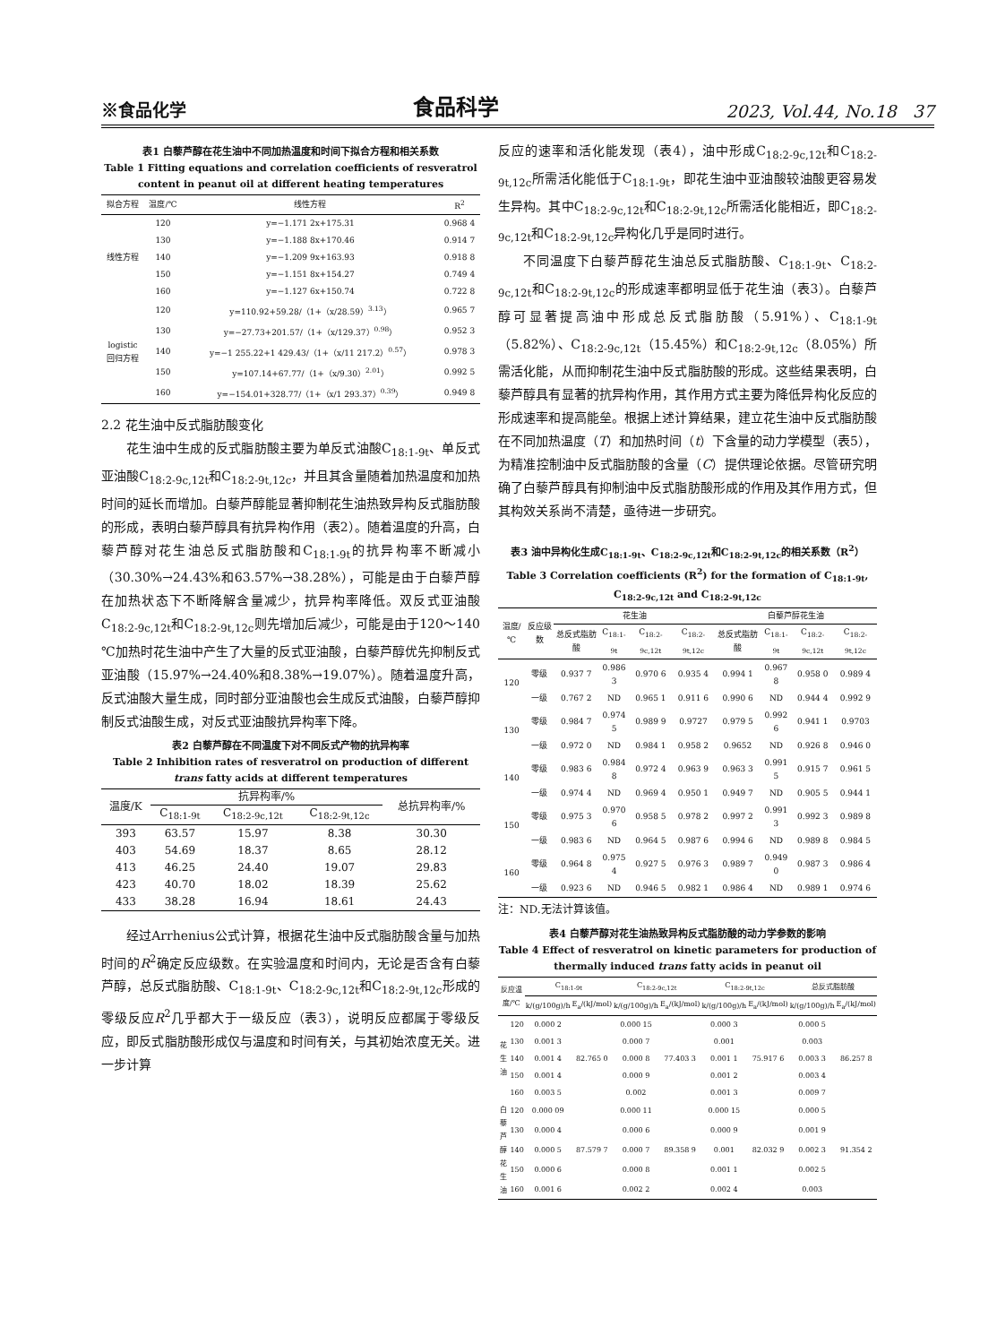※食品化学 食品科学 2023, Vol.44, No.18 37
表1 白藜芦醇在花生油中不同加热温度和时间下拟合方程和相关系数
Table 1 Fitting equations and correlation coefficients of resveratrol content in peanut oil at different heating temperatures
| 拟合方程 | 温度/℃ | 线性方程 | R<sup>2</sup> |
| --- | --- | --- | --- |
| 线性方程 | 120 | y=−1.171 2x+175.31 | 0.968 4 |
| | 130 | y=−1.188 8x+170.46 | 0.914 7 |
| | 140 | y=−1.209 9x+163.93 | 0.918 8 |
| | 150 | y=−1.151 8x+154.27 | 0.749 4 |
| | 160 | y=−1.127 6x+150.74 | 0.722 8 |
| logistic 回归方程 | 120 | y=110.92+59.28/（1+（x/28.59）<sup>3.13</sup>） | 0.965 7 |
| | 130 | y=−27.73+201.57/（1+（x/129.37）<sup>0.98</sup>） | 0.952 3 |
| | 140 | y=−1 255.22+1 429.43/（1+（x/11 217.2）<sup>0.57</sup>） | 0.978 3 |
| | 150 | y=107.14+67.77/（1+（x/9.30）<sup>2.01</sup>） | 0.992 5 |
| | 160 | y=−154.01+328.77/（1+（x/1 293.37）<sup>0.39</sup>） | 0.949 8 |
2.2 花生油中反式脂肪酸变化
花生油中生成的反式脂肪酸主要为单反式油酸C<sub>18:1-9t</sub>、单反式亚油酸C<sub>18:2-9c,12t</sub>和C<sub>18:2-9t,12c</sub>，并且其含量随着加热温度和加热时间的延长而增加。白藜芦醇能显著抑制花生油热致异构反式脂肪酸的形成，表明白藜芦醇具有抗异构作用（表2）。随着温度的升高，白藜芦醇对花生油总反式脂肪酸和C<sub>18:1-9t</sub>的抗异构率不断减小（30.30%→24.43%和63.57%→38.28%），可能是由于白藜芦醇在加热状态下不断降解含量减少，抗异构率降低。双反式亚油酸C<sub>18:2-9c,12t</sub>和C<sub>18:2-9t,12c</sub>则先增加后减少，可能是由于120～140 ℃加热时花生油中产生了大量的反式亚油酸，白藜芦醇优先抑制反式亚油酸（15.97%→24.40%和8.38%→19.07%）。随着温度升高，反式油酸大量生成，同时部分亚油酸也会生成反式油酸，白藜芦醇抑制反式油酸生成，对反式亚油酸抗异构率下降。
表2 白藜芦醇在不同温度下对不同反式产物的抗异构率
Table 2 Inhibition rates of resveratrol on production of different trans fatty acids at different temperatures
| 温度/K | 抗异构率/% | | | 总抗异构率/% |
| --- | --- | --- | --- | --- |
| | C<sub>18:1-9t</sub> | C<sub>18:2-9c,12t</sub> | C<sub>18:2-9t,12c</sub> | |
| 393 | 63.57 | 15.97 | 8.38 | 30.30 |
| 403 | 54.69 | 18.37 | 8.65 | 28.12 |
| 413 | 46.25 | 24.40 | 19.07 | 29.83 |
| 423 | 40.70 | 18.02 | 18.39 | 25.62 |
| 433 | 38.28 | 16.94 | 18.61 | 24.43 |
经过Arrhenius公式计算，根据花生油中反式脂肪酸含量与加热时间的R<sup>2</sup>确定反应级数。在实验温度和时间内，无论是否含有白藜芦醇，总反式脂肪酸、C<sub>18:1-9t</sub>、C<sub>18:2-9c,12t</sub>和C<sub>18:2-9t,12c</sub>形成的零级反应R<sup>2</sup>几乎都大于一级反应（表3），说明反应都属于零级反应，即反式脂肪酸形成仅与温度和时间有关，与其初始浓度无关。进一步计算
反应的速率和活化能发现（表4），油中形成C<sub>18:2-9c,12t</sub>和C<sub>18:2-9t,12c</sub>所需活化能低于C<sub>18:1-9t</sub>，即花生油中亚油酸较油酸更容易发生异构。其中C<sub>18:2-9c,12t</sub>和C<sub>18:2-9t,12c</sub>所需活化能相近，即C<sub>18:2-9c,12t</sub>和C<sub>18:2-9t,12c</sub>异构化几乎是同时进行。
不同温度下白藜芦醇花生油总反式脂肪酸、C<sub>18:1-9t</sub>、C<sub>18:2-9c,12t</sub>和C<sub>18:2-9t,12c</sub>的形成速率都明显低于花生油（表3）。白藜芦醇可显著提高油中形成总反式脂肪酸（5.91%）、C<sub>18:1-9t</sub>（5.82%）、C<sub>18:2-9c,12t</sub>（15.45%）和C<sub>18:2-9t,12c</sub>（8.05%）所需活化能，从而抑制花生油中反式脂肪酸的形成。这些结果表明，白藜芦醇具有显著的抗异构作用，其作用方式主要为降低异构化反应的形成速率和提高能垒。根据上述计算结果，建立花生油中反式脂肪酸在不同加热温度（T）和加热时间（t）下含量的动力学模型（表5），为精准控制油中反式脂肪酸的含量（C）提供理论依据。尽管研究明确了白藜芦醇具有抑制油中反式脂肪酸形成的作用及其作用方式，但其构效关系尚不清楚，亟待进一步研究。
表3 油中异构化生成C<sub>18:1-9t</sub>、C<sub>18:2-9c,12t</sub>和C<sub>18:2-9t,12c</sub>的相关系数（R<sup>2</sup>）
Table 3 Correlation coefficients (R<sup>2</sup>) for the formation of C<sub>18:1-9t</sub>, C<sub>18:2-9c,12t</sub> and C<sub>18:2-9t,12c</sub>
| 温度/℃ | 反应级数 | 花生油 | | | | 白藜芦醇花生油 | | | |
| --- | --- | --- | --- | --- | --- | --- | --- | --- | --- |
| | | 总反式脂肪酸 | C<sub>18:1-9t</sub> | C<sub>18:2-9c,12t</sub> | C<sub>18:2-9t,12c</sub> | 总反式脂肪酸 | C<sub>18:1-9t</sub> | C<sub>18:2-9c,12t</sub> | C<sub>18:2-9t,12c</sub> |
| 120 | 零级 | 0.937 7 | 0.986 3 | 0.970 6 | 0.935 4 | 0.994 1 | 0.967 8 | 0.958 0 | 0.989 4 |
| | 一级 | 0.767 2 | ND | 0.965 1 | 0.911 6 | 0.990 6 | ND | 0.944 4 | 0.992 9 |
| 130 | 零级 | 0.984 7 | 0.974 5 | 0.989 9 | 0.9727 | 0.979 5 | 0.992 6 | 0.941 1 | 0.9703 |
| | 一级 | 0.972 0 | ND | 0.984 1 | 0.958 2 | 0.9652 | ND | 0.926 8 | 0.946 0 |
| 140 | 零级 | 0.983 6 | 0.984 8 | 0.972 4 | 0.963 9 | 0.963 3 | 0.991 5 | 0.915 7 | 0.961 5 |
| | 一级 | 0.974 4 | ND | 0.969 4 | 0.950 1 | 0.949 7 | ND | 0.905 5 | 0.944 1 |
| 150 | 零级 | 0.975 3 | 0.970 6 | 0.958 5 | 0.978 2 | 0.997 2 | 0.991 3 | 0.992 3 | 0.989 8 |
| | 一级 | 0.983 6 | ND | 0.964 5 | 0.987 6 | 0.994 6 | ND | 0.989 8 | 0.984 5 |
| 160 | 零级 | 0.964 8 | 0.975 4 | 0.927 5 | 0.976 3 | 0.989 7 | 0.949 0 | 0.987 3 | 0.986 4 |
| | 一级 | 0.923 6 | ND | 0.946 5 | 0.982 1 | 0.986 4 | ND | 0.989 1 | 0.974 6 |
注：ND.无法计算该值。
表4 白藜芦醇对花生油热致异构反式脂肪酸的动力学参数的影响
Table 4 Effect of resveratrol on kinetic parameters for production of thermally induced trans fatty acids in peanut oil
| 反应温度/℃ | | C<sub>18:1-9t</sub> | | C<sub>18:2-9c,12t</sub> | | C<sub>18:2-9t,12c</sub> | | 总反式脂肪酸 | |
| --- | --- | --- | --- | --- | --- | --- | --- | --- | --- |
| | | k/(g/100g)/h | E<sub>a</sub>/(kJ/mol) | k/(g/100g)/h | E<sub>a</sub>/(kJ/mol) | k/(g/100g)/h | E<sub>a</sub>/(kJ/mol) | k/(g/100g)/h | E<sub>a</sub>/(kJ/mol) |
| 花生油 | 120 | 0.000 2 | 82.765 0 | 0.000 15 | 77.403 3 | 0.000 3 | 75.917 6 | 0.000 5 | 86.257 8 |
| | 130 | 0.001 3 | | 0.000 7 | | 0.001 | | 0.003 | |
| | 140 | 0.001 4 | | 0.000 8 | | 0.001 1 | | 0.003 3 | |
| | 150 | 0.001 4 | | 0.000 9 | | 0.001 2 | | 0.003 4 | |
| | 160 | 0.003 5 | | 0.002 | | 0.001 3 | | 0.009 7 | |
| 白藜芦醇花生油 | 120 | 0.000 09 | 87.579 7 | 0.000 11 | 89.358 9 | 0.000 15 | 82.032 9 | 0.000 5 | 91.354 2 |
| | 130 | 0.000 4 | | 0.000 6 | | 0.000 9 | | 0.001 9 | |
| | 140 | 0.000 5 | | 0.000 7 | | 0.001 | | 0.002 3 | |
| | 150 | 0.000 6 | | 0.000 8 | | 0.001 1 | | 0.002 5 | |
| | 160 | 0.001 6 | | 0.002 2 | | 0.002 4 | | 0.003 | |